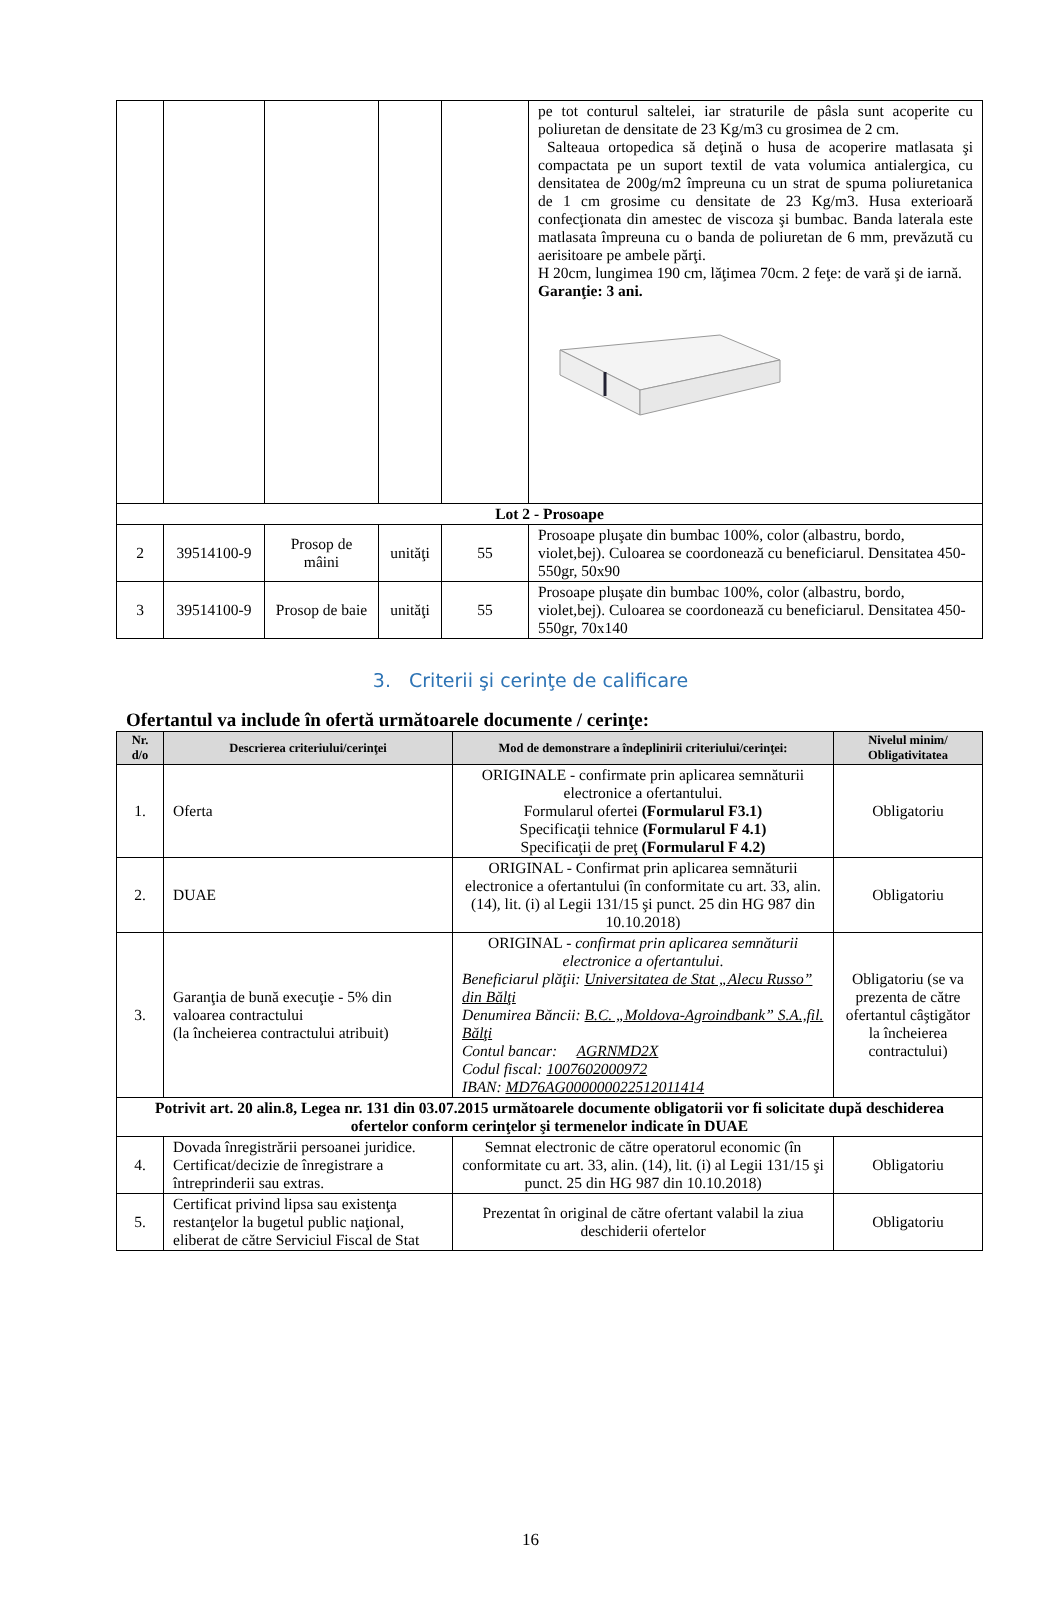| | | | | | pe tot conturul saltelei, iar straturile de pâsla sunt acoperite cu poliuretan de densitate de 23 Kg/m3 cu grosimea de 2 cm. Salteaua ortopedica să deţină o husa de acoperire matlasata şi compactata pe un suport textil de vata volumica antialergica, cu densitatea de 200g/m2 împreuna cu un strat de spuma poliuretanica de 1 cm grosime cu densitate de 23 Kg/m3. Husa exterioară confecţionata din amestec de viscoza şi bumbac. Banda laterala este matlasata împreuna cu o banda de poliuretan de 6 mm, prevăzută cu aerisitoare pe ambele părţi. H 20cm, lungimea 190 cm, lăţimea 70cm. 2 feţe: de vară şi de iarnă. Garanţie: 3 ani. |
| Lot 2 - Prosoape | | | | | |
| 2 | 39514100-9 | Prosop de mâini | unităţi | 55 | Prosoape pluşate din bumbac 100%, color (albastru, bordo, violet,bej). Culoarea se coordonează cu beneficiarul. Densitatea 450-550gr, 50x90 |
| 3 | 39514100-9 | Prosop de baie | unităţi | 55 | Prosoape pluşate din bumbac 100%, color (albastru, bordo, violet,bej). Culoarea se coordonează cu beneficiarul. Densitatea 450-550gr, 70x140 |
3. Criterii şi cerinţe de calificare
Ofertantul va include în ofertă următoarele documente / cerinţe:
| Nr. d/o | Descrierea criteriului/cerinţei | Mod de demonstrare a îndeplinirii criteriului/cerinţei: | Nivelul minim/ Obligativitatea |
| --- | --- | --- | --- |
| 1. | Oferta | ORIGINALE - confirmate prin aplicarea semnăturii electronice a ofertantului. Formularul ofertei (Formularul F3.1) Specificaţii tehnice (Formularul F 4.1) Specificaţii de preţ (Formularul F 4.2) | Obligatoriu |
| 2. | DUAE | ORIGINAL - Confirmat prin aplicarea semnăturii electronice a ofertantului (în conformitate cu art. 33, alin. (14), lit. (i) al Legii 131/15 şi punct. 25 din HG 987 din 10.10.2018) | Obligatoriu |
| 3. | Garanţia de bună execuţie - 5% din valoarea contractului (la încheierea contractului atribuit) | ORIGINAL - confirmat prin aplicarea semnăturii electronice a ofertantului . Beneficiarul plăţii: Universitatea de Stat „Alecu Russo” din Bălţi Denumirea Băncii: B.C. „Moldova-Agroindbank” S.A.,fil. Bălţi Contul bancar: AGRNMD2X Codul fiscal: 1007602000972 IBAN: MD76AG000000022512011414 | Obligatoriu (se va prezenta de către ofertantul câştigător la încheierea contractului) |
| Potrivit art. 20 alin.8, Legea nr. 131 din 03.07.2015 următoarele documente obligatorii vor fi solicitate după deschiderea ofertelor conform cerinţelor şi termenelor indicate în DUAE | | | |
| 4. | Dovada înregistrării persoanei juridice. Certificat/decizie de înregistrare a întreprinderii sau extras. | Semnat electronic de către operatorul economic (în conformitate cu art. 33, alin. (14), lit. (i) al Legii 131/15 şi punct. 25 din HG 987 din 10.10.2018) | Obligatoriu |
| 5. | Certificat privind lipsa sau existenţa restanţelor la bugetul public naţional, eliberat de către Serviciul Fiscal de Stat | Prezentat în original de către ofertant valabil la ziua deschiderii ofertelor | Obligatoriu |
16